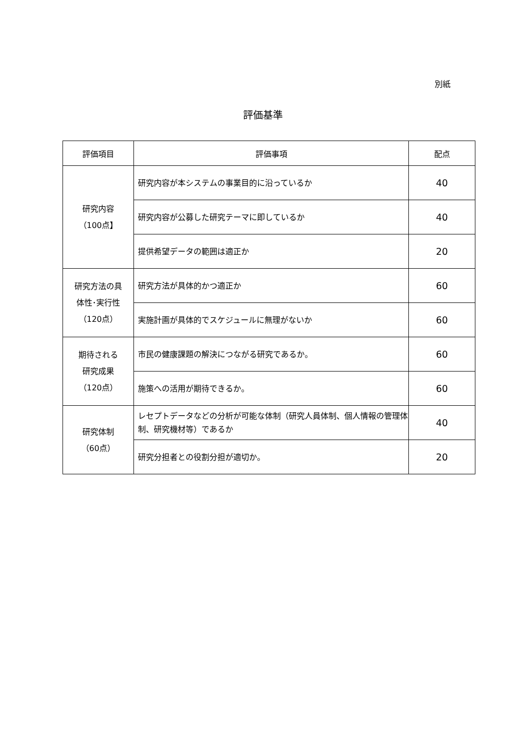別紙
評価基準
| 評価項目 | 評価事項 | 配点 |
| --- | --- | --- |
| 研究内容 （100点】 | 研究内容が本システムの事業目的に沿っているか | 40 |
| | 研究内容が公募した研究テーマに即しているか | 40 |
| | 提供希望データの範囲は適正か | 20 |
| 研究方法の具 体性･実行性 （120点） | 研究方法が具体的かつ適正か | 60 |
| | 実施計画が具体的でスケジュールに無理がないか | 60 |
| 期待される 研究成果 （120点） | 市民の健康課題の解決につながる研究であるか。 | 60 |
| | 施策への活用が期待できるか。 | 60 |
| 研究体制 （60点） | レセプトデータなどの分析が可能な体制（研究人員体制、個人情報の管理体制、研究機材等）であるか | 40 |
| | 研究分担者との役割分担が適切か。 | 20 |